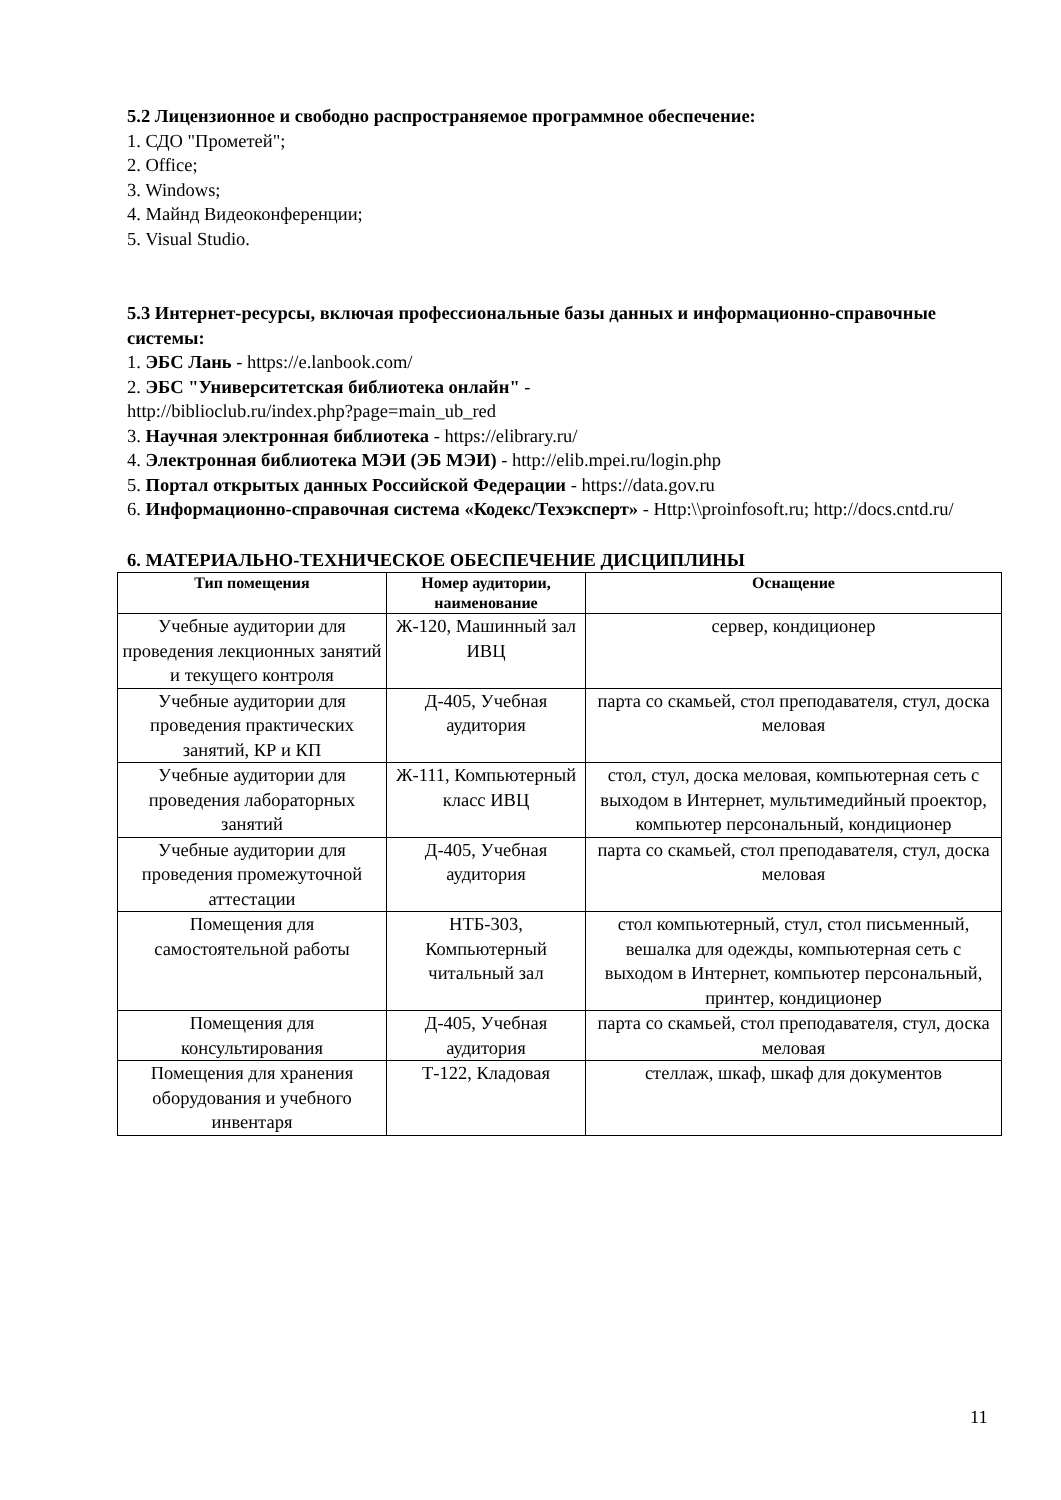5.2 Лицензионное и свободно распространяемое программное обеспечение:
1. СДО "Прометей";
2. Office;
3. Windows;
4. Майнд Видеоконференции;
5. Visual Studio.
5.3 Интернет-ресурсы, включая профессиональные базы данных и информационно-справочные системы:
1. ЭБС Лань - https://e.lanbook.com/
2. ЭБС "Университетская библиотека онлайн" -
http://biblioclub.ru/index.php?page=main_ub_red
3. Научная электронная библиотека - https://elibrary.ru/
4. Электронная библиотека МЭИ (ЭБ МЭИ) - http://elib.mpei.ru/login.php
5. Портал открытых данных Российской Федерации - https://data.gov.ru
6. Информационно-справочная система «Кодекс/Техэксперт» - Http:\\proinfosoft.ru; http://docs.cntd.ru/
6. МАТЕРИАЛЬНО-ТЕХНИЧЕСКОЕ ОБЕСПЕЧЕНИЕ ДИСЦИПЛИНЫ
| Тип помещения | Номер аудитории, наименование | Оснащение |
| --- | --- | --- |
| Учебные аудитории для проведения лекционных занятий и текущего контроля | Ж-120, Машинный зал ИВЦ | сервер, кондиционер |
| Учебные аудитории для проведения практических занятий, КР и КП | Д-405, Учебная аудитория | парта со скамьей, стол преподавателя, стул, доска меловая |
| Учебные аудитории для проведения лабораторных занятий | Ж-111, Компьютерный класс ИВЦ | стол, стул, доска меловая, компьютерная сеть с выходом в Интернет, мультимедийный проектор, компьютер персональный, кондиционер |
| Учебные аудитории для проведения промежуточной аттестации | Д-405, Учебная аудитория | парта со скамьей, стол преподавателя, стул, доска меловая |
| Помещения для самостоятельной работы | НТБ-303, Компьютерный читальный зал | стол компьютерный, стул, стол письменный, вешалка для одежды, компьютерная сеть с выходом в Интернет, компьютер персональный, принтер, кондиционер |
| Помещения для консультирования | Д-405, Учебная аудитория | парта со скамьей, стол преподавателя, стул, доска меловая |
| Помещения для хранения оборудования и учебного инвентаря | Т-122, Кладовая | стеллаж, шкаф, шкаф для документов |
11